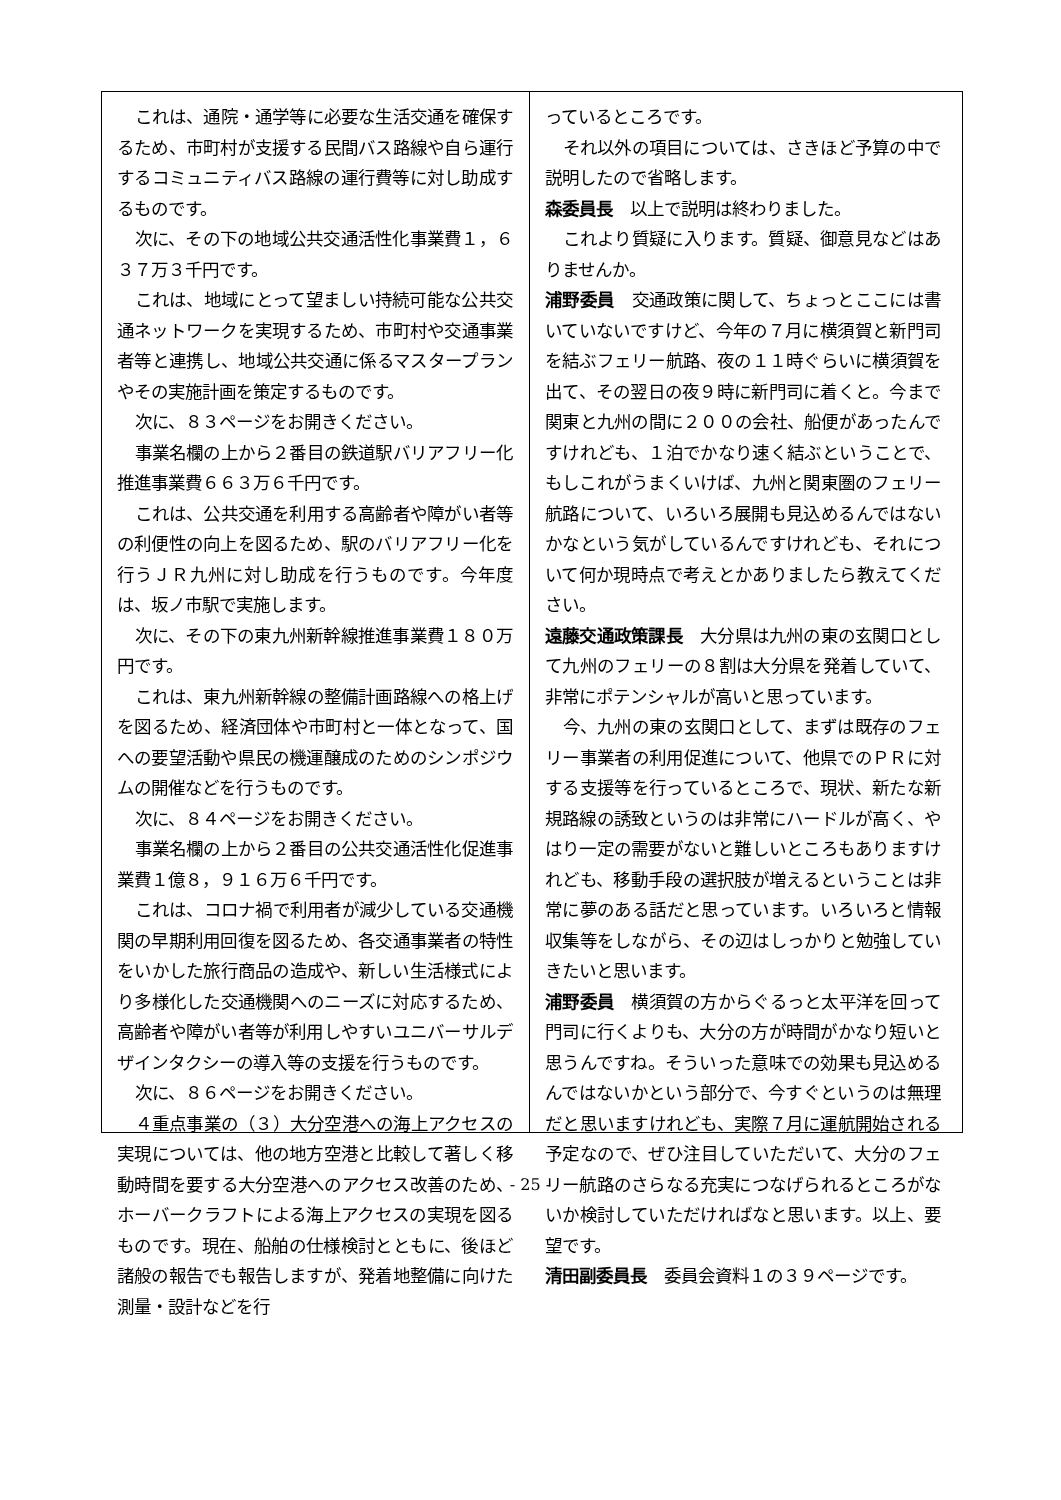これは、通院・通学等に必要な生活交通を確保するため、市町村が支援する民間バス路線や自ら運行するコミュニティバス路線の運行費等に対し助成するものです。
次に、その下の地域公共交通活性化事業費１，６３７万３千円です。
これは、地域にとって望ましい持続可能な公共交通ネットワークを実現するため、市町村や交通事業者等と連携し、地域公共交通に係るマスタープランやその実施計画を策定するものです。
次に、８３ページをお開きください。
事業名欄の上から２番目の鉄道駅バリアフリー化推進事業費６６３万６千円です。
これは、公共交通を利用する高齢者や障がい者等の利便性の向上を図るため、駅のバリアフリー化を行うＪＲ九州に対し助成を行うものです。今年度は、坂ノ市駅で実施します。
次に、その下の東九州新幹線推進事業費１８０万円です。
これは、東九州新幹線の整備計画路線への格上げを図るため、経済団体や市町村と一体となって、国への要望活動や県民の機運醸成のためのシンポジウムの開催などを行うものです。
次に、８４ページをお開きください。
事業名欄の上から２番目の公共交通活性化促進事業費１億８，９１６万６千円です。
これは、コロナ禍で利用者が減少している交通機関の早期利用回復を図るため、各交通事業者の特性をいかした旅行商品の造成や、新しい生活様式により多様化した交通機関へのニーズに対応するため、高齢者や障がい者等が利用しやすいユニバーサルデザインタクシーの導入等の支援を行うものです。
次に、８６ページをお開きください。
４重点事業の（３）大分空港への海上アクセスの実現については、他の地方空港と比較して著しく移動時間を要する大分空港へのアクセス改善のため、ホーバークラフトによる海上アクセスの実現を図るものです。現在、船舶の仕様検討とともに、後ほど諸般の報告でも報告しますが、発着地整備に向けた測量・設計などを行
っているところです。
それ以外の項目については、さきほど予算の中で説明したので省略します。
森委員長　以上で説明は終わりました。
これより質疑に入ります。質疑、御意見などはありませんか。
浦野委員　交通政策に関して、ちょっとここには書いていないですけど、今年の７月に横須賀と新門司を結ぶフェリー航路、夜の１１時ぐらいに横須賀を出て、その翌日の夜９時に新門司に着くと。今まで関東と九州の間に２００の会社、船便があったんですけれども、１泊でかなり速く結ぶということで、もしこれがうまくいけば、九州と関東圏のフェリー航路について、いろいろ展開も見込めるんではないかなという気がしているんですけれども、それについて何か現時点で考えとかありましたら教えてください。
遠藤交通政策課長　大分県は九州の東の玄関口として九州のフェリーの８割は大分県を発着していて、非常にポテンシャルが高いと思っています。
今、九州の東の玄関口として、まずは既存のフェリー事業者の利用促進について、他県でのＰＲに対する支援等を行っているところで、現状、新たな新規路線の誘致というのは非常にハードルが高く、やはり一定の需要がないと難しいところもありますけれども、移動手段の選択肢が増えるということは非常に夢のある話だと思っています。いろいろと情報収集等をしながら、その辺はしっかりと勉強していきたいと思います。
浦野委員　横須賀の方からぐるっと太平洋を回って門司に行くよりも、大分の方が時間がかなり短いと思うんですね。そういった意味での効果も見込めるんではないかという部分で、今すぐというのは無理だと思いますけれども、実際７月に運航開始される予定なので、ぜひ注目していただいて、大分のフェリー航路のさらなる充実につなげられるところがないか検討していただければなと思います。以上、要望です。
清田副委員長　委員会資料１の３９ページです。
- 25 -